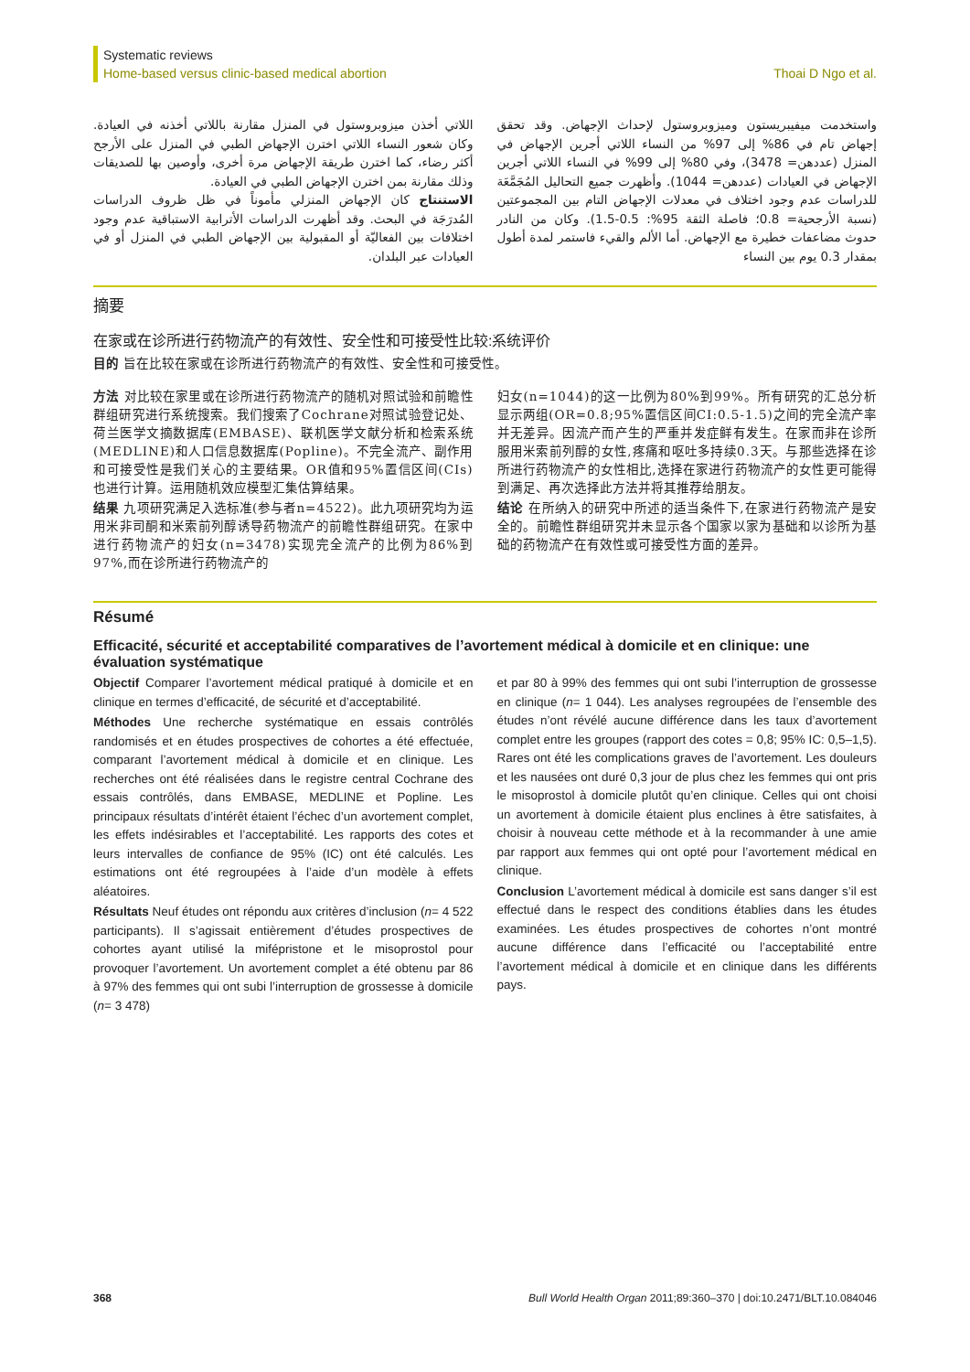Systematic reviews
Home-based versus clinic-based medical abortion
Thoai D Ngo et al.
واستخدمت ميفيبريستون وميزوبروستول لإحداث الإجهاض. وقد تحقق إجهاض تام في 86% إلى 97% من النساء اللاتي أجرين الإجهاض في المنزل (عددهن= 3478)، وفي 80% إلى 99% في النساء اللاتي أجرين الإجهاض في العيادات (عددهن= 1044). وأظهرت جميع التحاليل المُجَمَّعَة للدراسات عدم وجود اختلاف في معدلات الإجهاض التام بين المجموعتين (نسبة الأرجحية= 0.8؛ فاصلة الثقة 95%: 0.5-1.5). وكان من النادر حدوث مضاعفات خطيرة مع الإجهاض. أما الألم والقيء فاستمر لمدة أطول بمقدار 0.3 يوم بين النساء
اللاتي أخذن ميزوبروستول في المنزل مقارنة باللاتي أخذنه في العيادة. وكان شعور النساء اللاتي اخترن الإجهاض الطبي في المنزل على الأرجح أكثر رضاء، كما اخترن طريقة الإجهاض مرة أخرى، وأوصين بها للصديقات وذلك مقارنة بمن اخترن الإجهاض الطبي في العيادة.
الاستنتاج كان الإجهاض المنزلي مأموناً في ظل ظروف الدراسات المُدرَجَة في البحث. وقد أظهرت الدراسات الأترابية الاستباقية عدم وجود اختلافات بين الفعاليّة أو المقبولية بين الإجهاض الطبي في المنزل أو في العيادات عبر البلدان.
摘要
在家或在诊所进行药物流产的有效性、安全性和可接受性比较:系统评价
目的 旨在比较在家或在诊所进行药物流产的有效性、安全性和可接受性。
方法 对比较在家里或在诊所进行药物流产的随机对照试验和前瞻性群组研究进行系统搜索。我们搜索了Cochrane对照试验登记处、荷兰医学文摘数据库(EMBASE)、联机医学文献分析和检索系统(MEDLINE)和人口信息数据库(Popline)。不完全流产、副作用和可接受性是我们关心的主要结果。OR值和95%置信区间(CIs)也进行计算。运用随机效应模型汇集估算结果。
结果 九项研究满足入选标准(参与者n=4522)。此九项研究均为运用米非司酮和米索前列醇诱导药物流产的前瞻性群组研究。在家中进行药物流产的妇女(n=3478)实现完全流产的比例为86%到97%,而在诊所进行药物流产的
妇女(n=1044)的这一比例为80%到99%。所有研究的汇总分析显示两组(OR=0.8;95%置信区间CI:0.5-1.5)之间的完全流产率并无差异。因流产而产生的严重并发症鲜有发生。在家而非在诊所服用米索前列醇的女性,疼痛和呕吐多持续0.3天。与那些选择在诊所进行药物流产的女性相比,选择在家进行药物流产的女性更可能得到满足、再次选择此方法并将其推荐给朋友。
结论 在所纳入的研究中所述的适当条件下,在家进行药物流产是安全的。前瞻性群组研究并未显示各个国家以家为基础和以诊所为基础的药物流产在有效性或可接受性方面的差异。
Résumé
Efficacité, sécurité et acceptabilité comparatives de l’avortement médical à domicile et en clinique: une évaluation systématique
Objectif Comparer l’avortement médical pratiqué à domicile et en clinique en termes d’efficacité, de sécurité et d’acceptabilité.
Méthodes Une recherche systématique en essais contrôlés randomisés et en études prospectives de cohortes a été effectuée, comparant l’avortement médical à domicile et en clinique. Les recherches ont été réalisées dans le registre central Cochrane des essais contrôlés, dans EMBASE, MEDLINE et Popline. Les principaux résultats d’intérêt étaient l’échec d’un avortement complet, les effets indésirables et l’acceptabilité. Les rapports des cotes et leurs intervalles de confiance de 95% (IC) ont été calculés. Les estimations ont été regroupées à l’aide d’un modèle à effets aléatoires.
Résultats Neuf études ont répondu aux critères d’inclusion (n= 4 522 participants). Il s’agissait entièrement d’études prospectives de cohortes ayant utilisé la mifépristone et le misoprostol pour provoquer l’avortement. Un avortement complet a été obtenu par 86 à 97% des femmes qui ont subi l’interruption de grossesse à domicile (n= 3 478)
et par 80 à 99% des femmes qui ont subi l’interruption de grossesse en clinique (n= 1 044). Les analyses regroupées de l’ensemble des études n’ont révélé aucune différence dans les taux d’avortement complet entre les groupes (rapport des cotes = 0,8; 95% IC: 0,5–1,5). Rares ont été les complications graves de l’avortement. Les douleurs et les nausées ont duré 0,3 jour de plus chez les femmes qui ont pris le misoprostol à domicile plutôt qu’en clinique. Celles qui ont choisi un avortement à domicile étaient plus enclines à être satisfaites, à choisir à nouveau cette méthode et à la recommander à une amie par rapport aux femmes qui ont opté pour l’avortement médical en clinique.
Conclusion L’avortement médical à domicile est sans danger s’il est effectué dans le respect des conditions établies dans les études examinées. Les études prospectives de cohortes n’ont montré aucune différence dans l’efficacité ou l’acceptabilité entre l’avortement médical à domicile et en clinique dans les différents pays.
368 Bull World Health Organ 2011;89:360–370 | doi:10.2471/BLT.10.084046